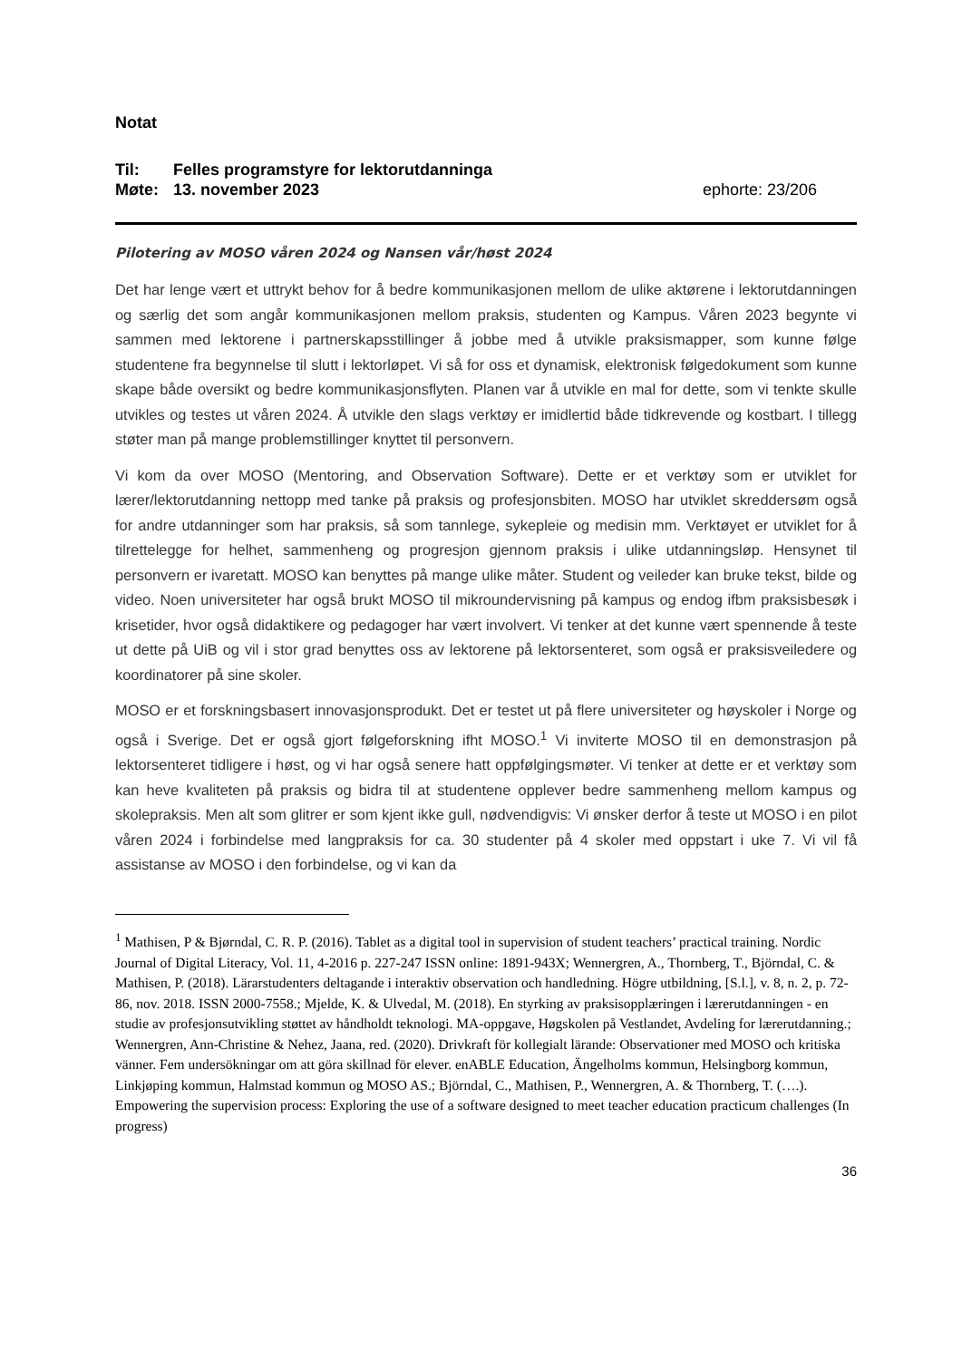Notat
Til: Felles programstyre for lektorutdanninga
Møte: 13. november 2023 ephorte: 23/206
Pilotering av MOSO våren 2024 og Nansen vår/høst 2024
Det har lenge vært et uttrykt behov for å bedre kommunikasjonen mellom de ulike aktørene i lektorutdanningen og særlig det som angår kommunikasjonen mellom praksis, studenten og Kampus. Våren 2023 begynte vi sammen med lektorene i partnerskapsstillinger å jobbe med å utvikle praksismapper, som kunne følge studentene fra begynnelse til slutt i lektorløpet. Vi så for oss et dynamisk, elektronisk følgedokument som kunne skape både oversikt og bedre kommunikasjonsflyten. Planen var å utvikle en mal for dette, som vi tenkte skulle utvikles og testes ut våren 2024. Å utvikle den slags verktøy er imidlertid både tidkrevende og kostbart. I tillegg støter man på mange problemstillinger knyttet til personvern.
Vi kom da over MOSO (Mentoring, and Observation Software). Dette er et verktøy som er utviklet for lærer/lektorutdanning nettopp med tanke på praksis og profesjonsbiten. MOSO har utviklet skreddersøm også for andre utdanninger som har praksis, så som tannlege, sykepleie og medisin mm. Verktøyet er utviklet for å tilrettelegge for helhet, sammenheng og progresjon gjennom praksis i ulike utdanningsløp. Hensynet til personvern er ivaretatt. MOSO kan benyttes på mange ulike måter. Student og veileder kan bruke tekst, bilde og video. Noen universiteter har også brukt MOSO til mikroundervisning på kampus og endog ifbm praksisbesøk i krisetider, hvor også didaktikere og pedagoger har vært involvert. Vi tenker at det kunne vært spennende å teste ut dette på UiB og vil i stor grad benyttes oss av lektorene på lektorsenteret, som også er praksisveiledere og koordinatorer på sine skoler.
MOSO er et forskningsbasert innovasjonsprodukt. Det er testet ut på flere universiteter og høyskoler i Norge og også i Sverige. Det er også gjort følgeforskning ifht MOSO.<sup>1</sup> Vi inviterte MOSO til en demonstrasjon på lektorsenteret tidligere i høst, og vi har også senere hatt oppfølgingsmøter. Vi tenker at dette er et verktøy som kan heve kvaliteten på praksis og bidra til at studentene opplever bedre sammenheng mellom kampus og skolepraksis. Men alt som glitrer er som kjent ikke gull, nødvendigvis: Vi ønsker derfor å teste ut MOSO i en pilot våren 2024 i forbindelse med langpraksis for ca. 30 studenter på 4 skoler med oppstart i uke 7. Vi vil få assistanse av MOSO i den forbindelse, og vi kan da
<sup>1</sup> Mathisen, P & Bjørndal, C. R. P. (2016). Tablet as a digital tool in supervision of student teachers’ practical training. Nordic Journal of Digital Literacy, Vol. 11, 4-2016 p. 227-247 ISSN online: 1891-943X; Wennergren, A., Thornberg, T., Björndal, C. & Mathisen, P. (2018). Lärarstudenters deltagande i interaktiv observation och handledning. Högre utbildning, [S.l.], v. 8, n. 2, p. 72-86, nov. 2018. ISSN 2000-7558.; Mjelde, K. & Ulvedal, M. (2018). En styrking av praksisopplæringen i lærerutdanningen - en studie av profesjonsutvikling støttet av håndholdt teknologi. MA-oppgave, Høgskolen på Vestlandet, Avdeling for lærerutdanning.; Wennergren, Ann-Christine & Nehez, Jaana, red. (2020). Drivkraft för kollegialt lärande: Observationer med MOSO och kritiska vänner. Fem undersökningar om att göra skillnad för elever. enABLE Education, Ängelholms kommun, Helsingborg kommun, Linkjøping kommun, Halmstad kommun og MOSO AS.; Björndal, C., Mathisen, P., Wennergren, A. & Thornberg, T. (….). Empowering the supervision process: Exploring the use of a software designed to meet teacher education practicum challenges (In progress)
36